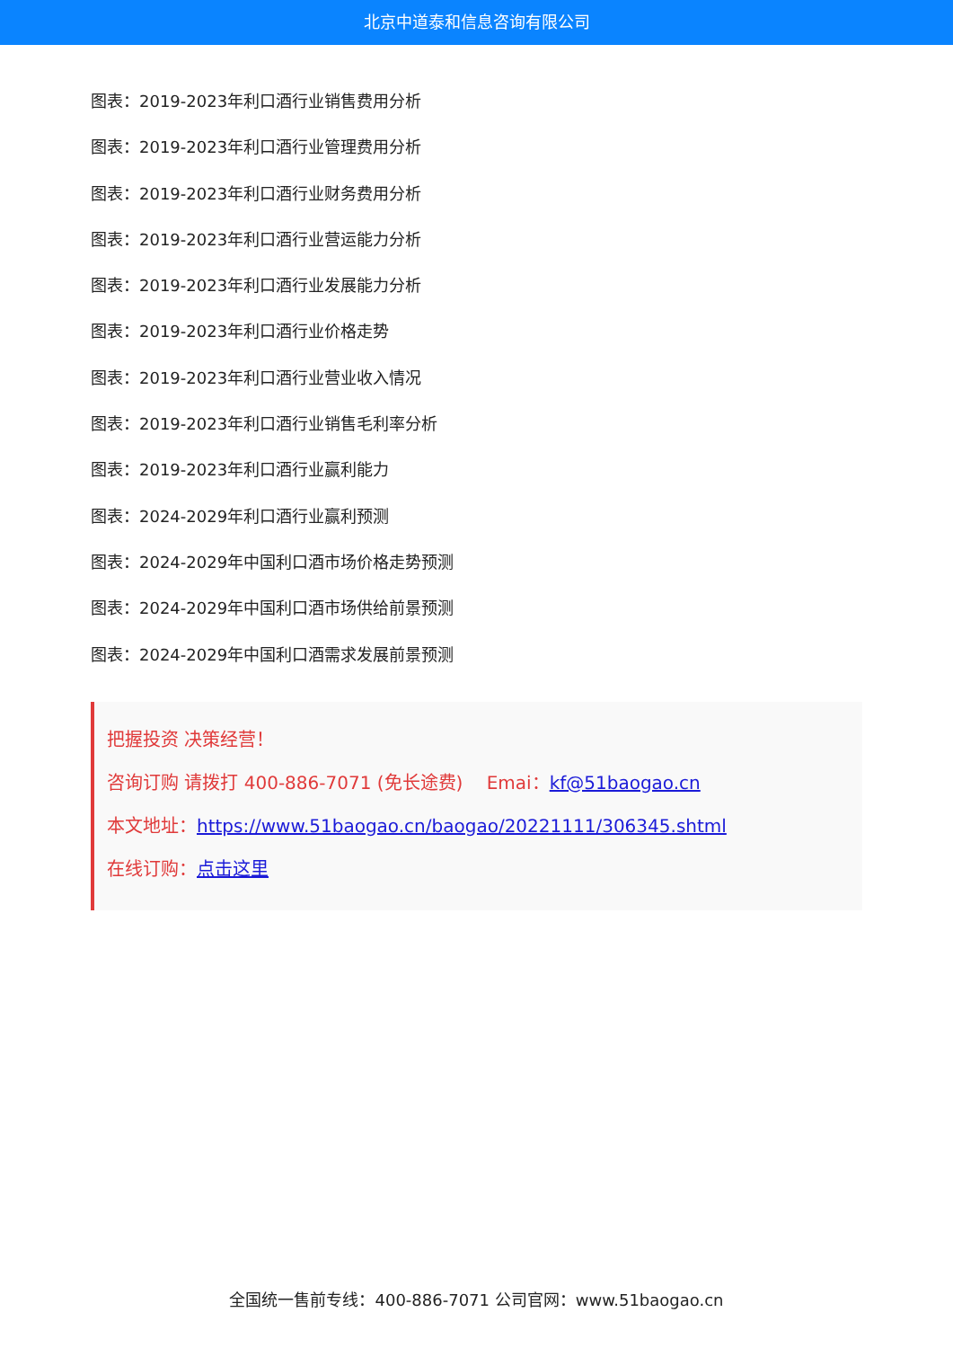北京中道泰和信息咨询有限公司
图表：2019-2023年利口酒行业销售费用分析
图表：2019-2023年利口酒行业管理费用分析
图表：2019-2023年利口酒行业财务费用分析
图表：2019-2023年利口酒行业营运能力分析
图表：2019-2023年利口酒行业发展能力分析
图表：2019-2023年利口酒行业价格走势
图表：2019-2023年利口酒行业营业收入情况
图表：2019-2023年利口酒行业销售毛利率分析
图表：2019-2023年利口酒行业赢利能力
图表：2024-2029年利口酒行业赢利预测
图表：2024-2029年中国利口酒市场价格走势预测
图表：2024-2029年中国利口酒市场供给前景预测
图表：2024-2029年中国利口酒需求发展前景预测
把握投资 决策经营！
咨询订购 请拨打 400-886-7071 (免长途费)　 Emai：kf@51baogao.cn
本文地址：https://www.51baogao.cn/baogao/20221111/306345.shtml
在线订购：点击这里
全国统一售前专线：400-886-7071 公司官网：www.51baogao.cn